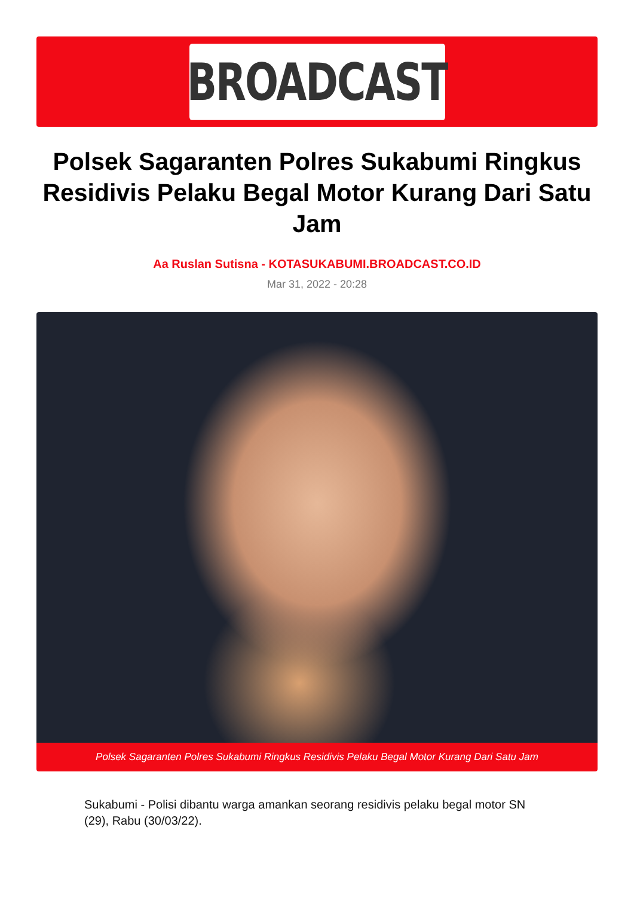BROADCAST
Polsek Sagaranten Polres Sukabumi Ringkus Residivis Pelaku Begal Motor Kurang Dari Satu Jam
Aa Ruslan Sutisna - KOTASUKABUMI.BROADCAST.CO.ID
Mar 31, 2022 - 20:28
Polsek Sagaranten Polres Sukabumi Ringkus Residivis Pelaku Begal Motor Kurang Dari Satu Jam
Sukabumi - Polisi dibantu warga amankan seorang residivis pelaku begal motor SN (29), Rabu (30/03/22).